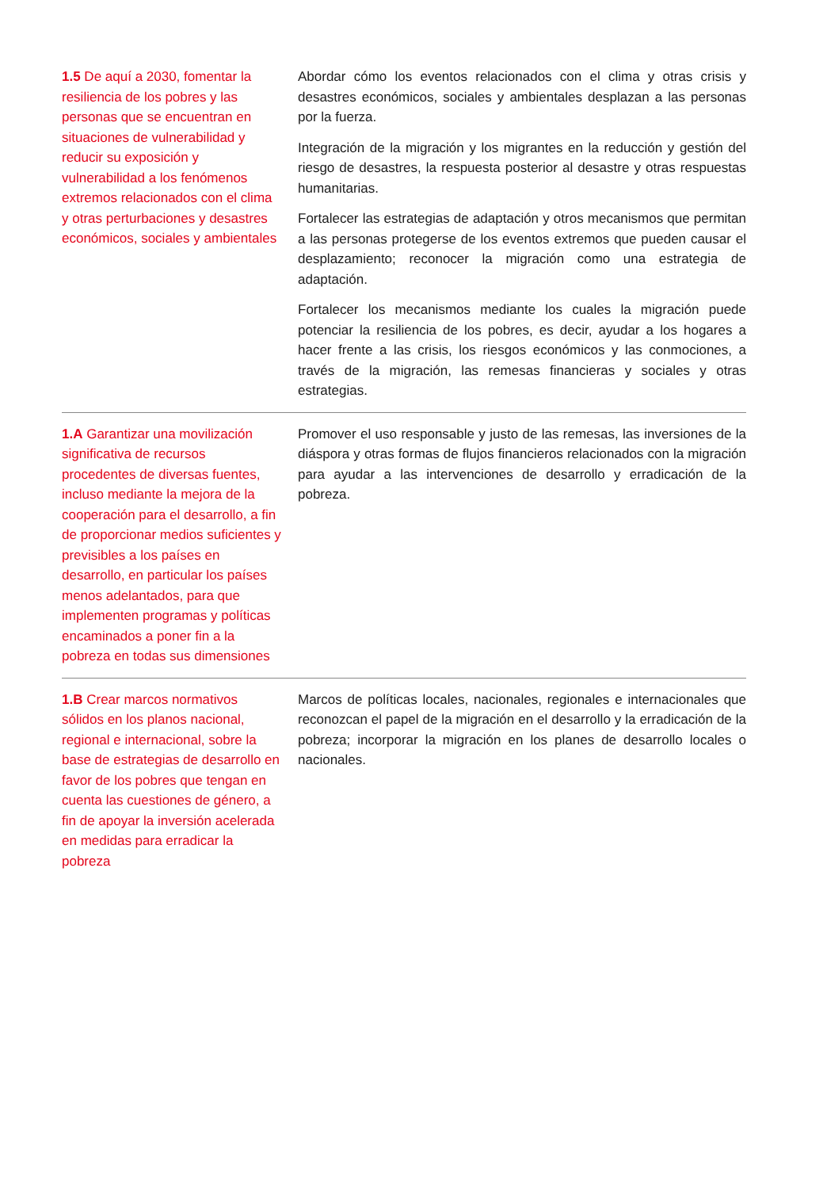| 1.5 De aquí a 2030, fomentar la resiliencia de los pobres y las personas que se encuentran en situaciones de vulnerabilidad y reducir su exposición y vulnerabilidad a los fenómenos extremos relacionados con el clima y otras perturbaciones y desastres económicos, sociales y ambientales | Abordar cómo los eventos relacionados con el clima y otras crisis y desastres económicos, sociales y ambientales desplazan a las personas por la fuerza. Integración de la migración y los migrantes en la reducción y gestión del riesgo de desastres, la respuesta posterior al desastre y otras respuestas humanitarias. Fortalecer las estrategias de adaptación y otros mecanismos que permitan a las personas protegerse de los eventos extremos que pueden causar el desplazamiento; reconocer la migración como una estrategia de adaptación. Fortalecer los mecanismos mediante los cuales la migración puede potenciar la resiliencia de los pobres, es decir, ayudar a los hogares a hacer frente a las crisis, los riesgos económicos y las conmociones, a través de la migración, las remesas financieras y sociales y otras estrategias. |
| 1.A Garantizar una movilización significativa de recursos procedentes de diversas fuentes, incluso mediante la mejora de la cooperación para el desarrollo, a fin de proporcionar medios suficientes y previsibles a los países en desarrollo, en particular los países menos adelantados, para que implementen programas y políticas encaminados a poner fin a la pobreza en todas sus dimensiones | Promover el uso responsable y justo de las remesas, las inversiones de la diáspora y otras formas de flujos financieros relacionados con la migración para ayudar a las intervenciones de desarrollo y erradicación de la pobreza. |
| 1.B Crear marcos normativos sólidos en los planos nacional, regional e internacional, sobre la base de estrategias de desarrollo en favor de los pobres que tengan en cuenta las cuestiones de género, a fin de apoyar la inversión acelerada en medidas para erradicar la pobreza | Marcos de políticas locales, nacionales, regionales e internacionales que reconozcan el papel de la migración en el desarrollo y la erradicación de la pobreza; incorporar la migración en los planes de desarrollo locales o nacionales. |